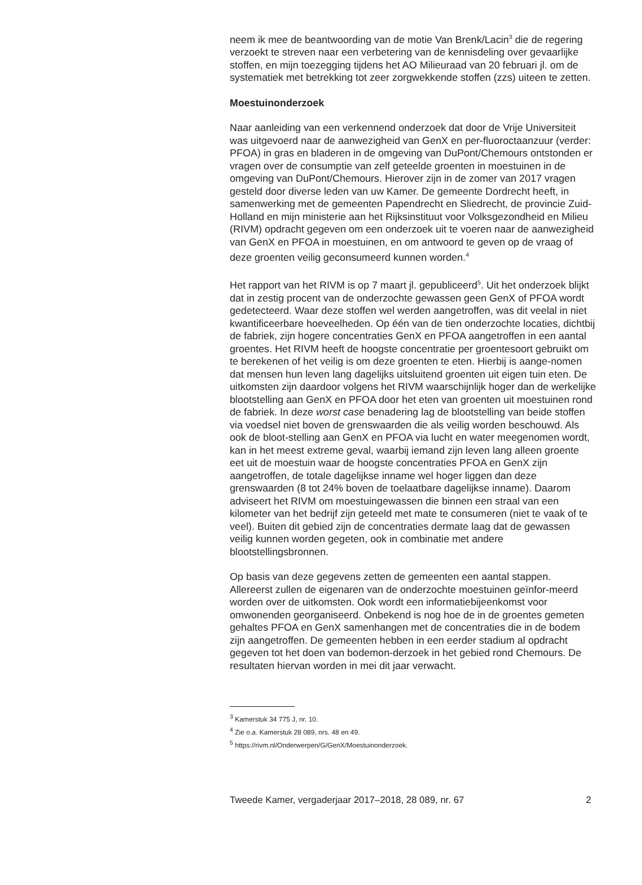neem ik mee de beantwoording van de motie Van Brenk/Lacin<sup>3</sup> die de regering verzoekt te streven naar een verbetering van de kennisdeling over gevaarlijke stoffen, en mijn toezegging tijdens het AO Milieuraad van 20 februari jl. om de systematiek met betrekking tot zeer zorgwekkende stoffen (zzs) uiteen te zetten.
Moestuinonderzoek
Naar aanleiding van een verkennend onderzoek dat door de Vrije Universiteit was uitgevoerd naar de aanwezigheid van GenX en per-fluoroctaanzuur (verder: PFOA) in gras en bladeren in de omgeving van DuPont/Chemours ontstonden er vragen over de consumptie van zelf geteelde groenten in moestuinen in de omgeving van DuPont/Chemours. Hierover zijn in de zomer van 2017 vragen gesteld door diverse leden van uw Kamer. De gemeente Dordrecht heeft, in samenwerking met de gemeenten Papendrecht en Sliedrecht, de provincie Zuid-Holland en mijn ministerie aan het Rijksinstituut voor Volksgezondheid en Milieu (RIVM) opdracht gegeven om een onderzoek uit te voeren naar de aanwezigheid van GenX en PFOA in moestuinen, en om antwoord te geven op de vraag of deze groenten veilig geconsumeerd kunnen worden.<sup>4</sup>
Het rapport van het RIVM is op 7 maart jl. gepubliceerd<sup>5</sup>. Uit het onderzoek blijkt dat in zestig procent van de onderzochte gewassen geen GenX of PFOA wordt gedetecteerd. Waar deze stoffen wel werden aangetroffen, was dit veelal in niet kwantificeerbare hoeveelheden. Op één van de tien onderzochte locaties, dichtbij de fabriek, zijn hogere concentraties GenX en PFOA aangetroffen in een aantal groentes. Het RIVM heeft de hoogste concentratie per groentesoort gebruikt om te berekenen of het veilig is om deze groenten te eten. Hierbij is aange-nomen dat mensen hun leven lang dagelijks uitsluitend groenten uit eigen tuin eten. De uitkomsten zijn daardoor volgens het RIVM waarschijnlijk hoger dan de werkelijke blootstelling aan GenX en PFOA door het eten van groenten uit moestuinen rond de fabriek. In deze worst case benadering lag de blootstelling van beide stoffen via voedsel niet boven de grenswaarden die als veilig worden beschouwd. Als ook de bloot-stelling aan GenX en PFOA via lucht en water meegenomen wordt, kan in het meest extreme geval, waarbij iemand zijn leven lang alleen groente eet uit de moestuin waar de hoogste concentraties PFOA en GenX zijn aangetroffen, de totale dagelijkse inname wel hoger liggen dan deze grenswaarden (8 tot 24% boven de toelaatbare dagelijkse inname). Daarom adviseert het RIVM om moestuingewassen die binnen een straal van een kilometer van het bedrijf zijn geteeld met mate te consumeren (niet te vaak of te veel). Buiten dit gebied zijn de concentraties dermate laag dat de gewassen veilig kunnen worden gegeten, ook in combinatie met andere blootstellingsbronnen.
Op basis van deze gegevens zetten de gemeenten een aantal stappen. Allereerst zullen de eigenaren van de onderzochte moestuinen geïnfor-meerd worden over de uitkomsten. Ook wordt een informatiebijeenkomst voor omwonenden georganiseerd. Onbekend is nog hoe de in de groentes gemeten gehaltes PFOA en GenX samenhangen met de concentraties die in de bodem zijn aangetroffen. De gemeenten hebben in een eerder stadium al opdracht gegeven tot het doen van bodemon-derzoek in het gebied rond Chemours. De resultaten hiervan worden in mei dit jaar verwacht.
<sup>3</sup> Kamerstuk 34 775 J, nr. 10.
<sup>4</sup> Zie o.a. Kamerstuk 28 089, nrs. 48 en 49.
<sup>5</sup> https://rivm.nl/Onderwerpen/G/GenX/Moestuinonderzoek.
Tweede Kamer, vergaderjaar 2017–2018, 28 089, nr. 67 2